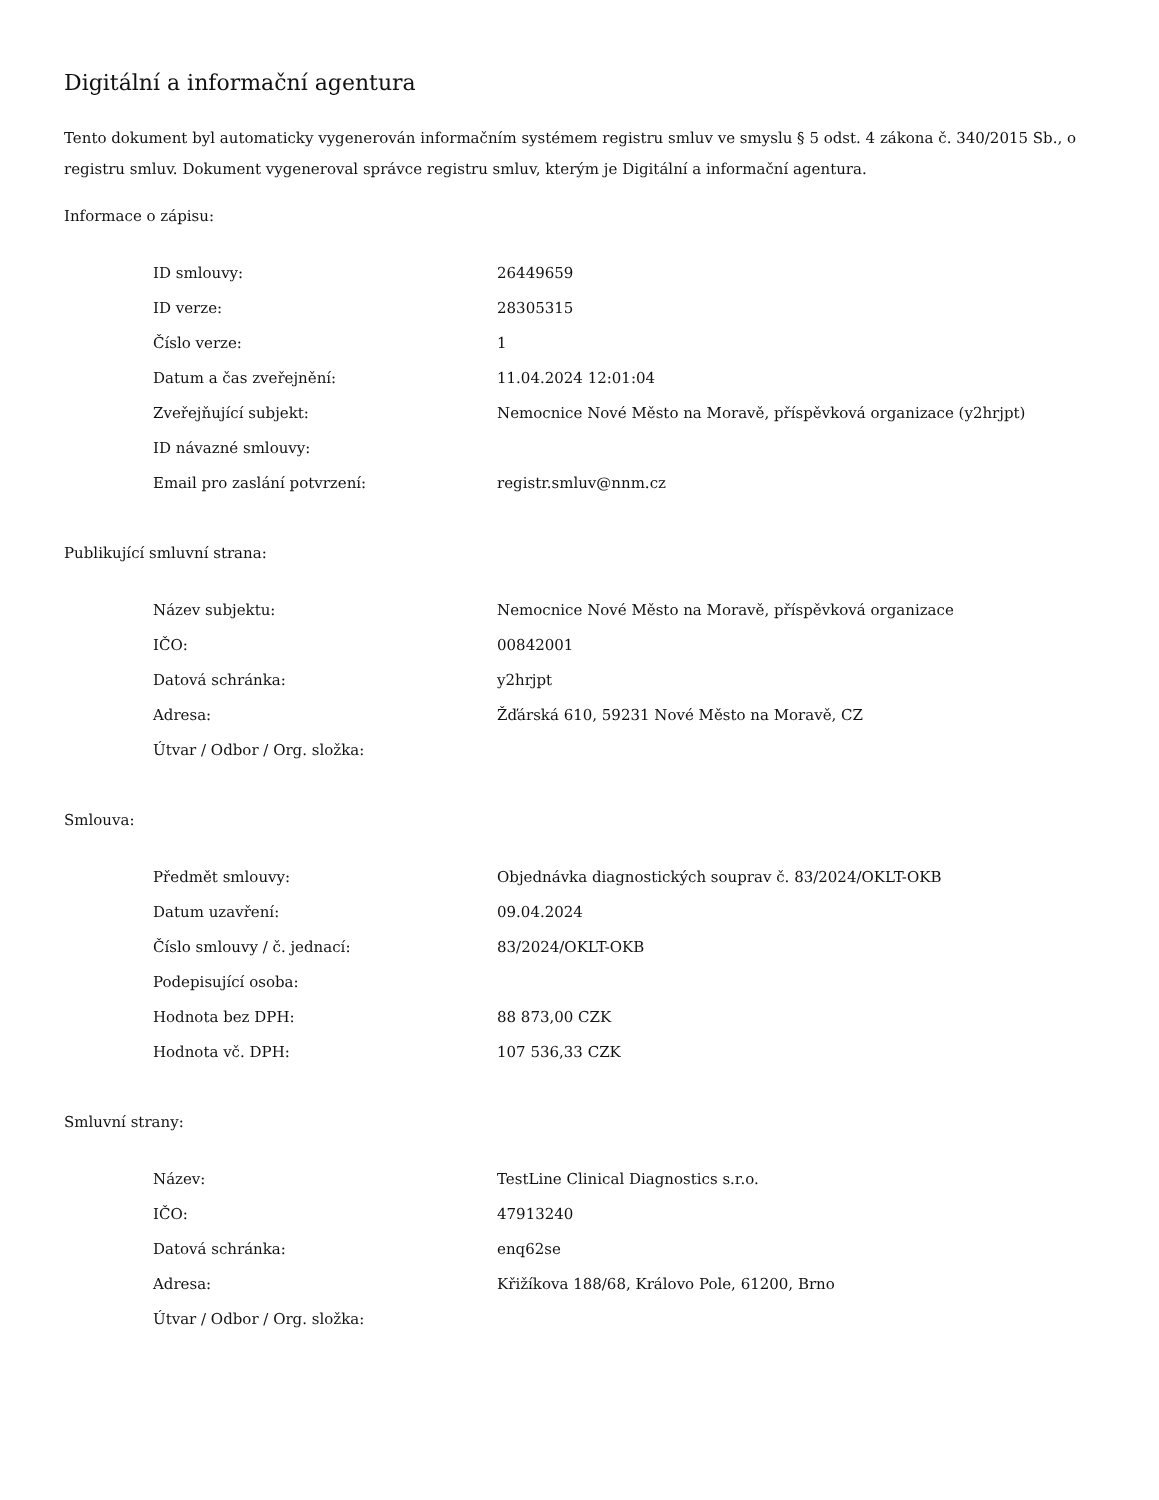Digitální a informační agentura
Tento dokument byl automaticky vygenerován informačním systémem registru smluv ve smyslu § 5 odst. 4 zákona č. 340/2015 Sb., o registru smluv. Dokument vygeneroval správce registru smluv, kterým je Digitální a informační agentura.
Informace o zápisu:
| ID smlouvy: | 26449659 |
| ID verze: | 28305315 |
| Číslo verze: | 1 |
| Datum a čas zveřejnění: | 11.04.2024 12:01:04 |
| Zveřejňující subjekt: | Nemocnice Nové Město na Moravě, příspěvková organizace (y2hrjpt) |
| ID návazné smlouvy: | |
| Email pro zaslání potvrzení: | registr.smluv@nnm.cz |
Publikující smluvní strana:
| Název subjektu: | Nemocnice Nové Město na Moravě, příspěvková organizace |
| IČO: | 00842001 |
| Datová schránka: | y2hrjpt |
| Adresa: | Žďárská 610, 59231 Nové Město na Moravě, CZ |
| Útvar / Odbor / Org. složka: | |
Smlouva:
| Předmět smlouvy: | Objednávka diagnostických souprav č. 83/2024/OKLT-OKB |
| Datum uzavření: | 09.04.2024 |
| Číslo smlouvy / č. jednací: | 83/2024/OKLT-OKB |
| Podepisující osoba: | |
| Hodnota bez DPH: | 88 873,00 CZK |
| Hodnota vč. DPH: | 107 536,33 CZK |
Smluvní strany:
| Název: | TestLine Clinical Diagnostics s.r.o. |
| IČO: | 47913240 |
| Datová schránka: | enq62se |
| Adresa: | Křižíkova 188/68, Královo Pole, 61200, Brno |
| Útvar / Odbor / Org. složka: | |